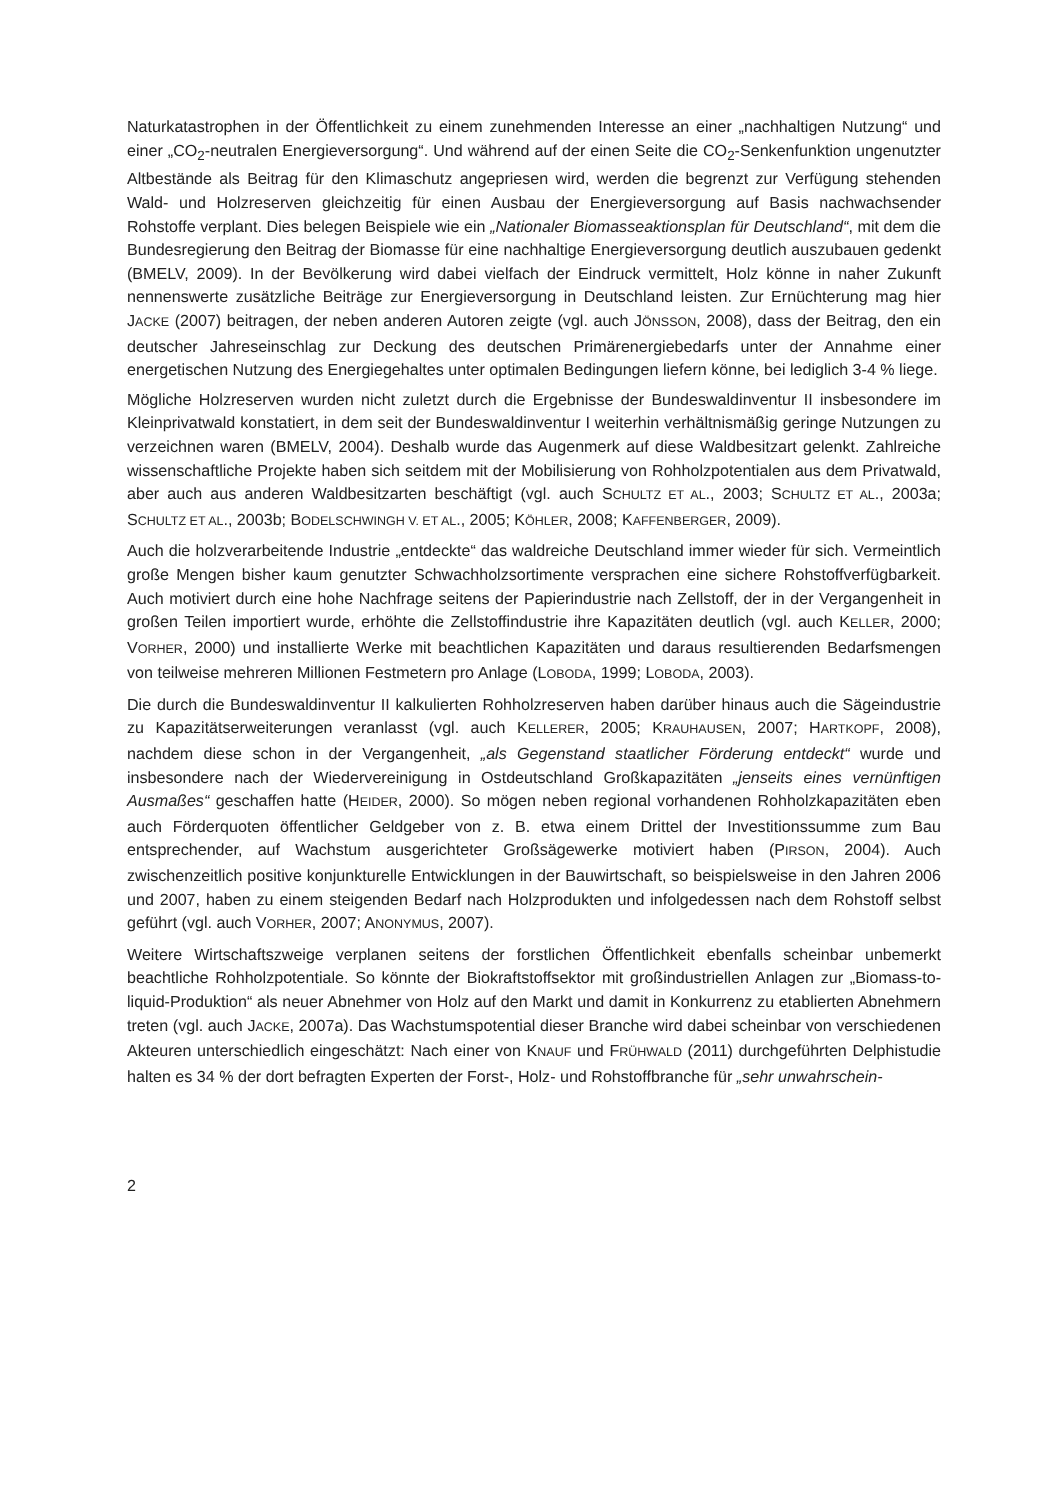Naturkatastrophen in der Öffentlichkeit zu einem zunehmenden Interesse an einer „nachhaltigen Nutzung“ und einer „CO<sub>2</sub>-neutralen Energieversorgung“. Und während auf der einen Seite die CO<sub>2</sub>-Senkenfunktion ungenutzter Altbestände als Beitrag für den Klimaschutz angepriesen wird, werden die begrenzt zur Verfügung stehenden Wald- und Holzreserven gleichzeitig für einen Ausbau der Energieversorgung auf Basis nachwachsender Rohstoffe verplant. Dies belegen Beispiele wie ein „Nationaler Biomasseaktionsplan für Deutschland“, mit dem die Bundesregierung den Beitrag der Biomasse für eine nachhaltige Energieversorgung deutlich auszubauen gedenkt (BMELV, 2009). In der Bevölkerung wird dabei vielfach der Eindruck vermittelt, Holz könne in naher Zukunft nennenswerte zusätzliche Beiträge zur Energieversorgung in Deutschland leisten. Zur Ernüchterung mag hier JACKE (2007) beitragen, der neben anderen Autoren zeigte (vgl. auch JÖNSSON, 2008), dass der Beitrag, den ein deutscher Jahreseinschlag zur Deckung des deutschen Primärenergiebedarfs unter der Annahme einer energetischen Nutzung des Energiegehaltes unter optimalen Bedingungen liefern könne, bei lediglich 3-4 % liege.
Mögliche Holzreserven wurden nicht zuletzt durch die Ergebnisse der Bundeswaldinventur II insbesondere im Kleinprivatwald konstatiert, in dem seit der Bundeswaldinventur I weiterhin verhältnismäßig geringe Nutzungen zu verzeichnen waren (BMELV, 2004). Deshalb wurde das Augenmerk auf diese Waldbesitzart gelenkt. Zahlreiche wissenschaftliche Projekte haben sich seitdem mit der Mobilisierung von Rohholzpotentialen aus dem Privatwald, aber auch aus anderen Waldbesitzarten beschäftigt (vgl. auch SCHULTZ ET AL., 2003; SCHULTZ ET AL., 2003a; SCHULTZ ET AL., 2003b; BODELSCHWINGH V. ET AL., 2005; KÖHLER, 2008; KAFFENBERGER, 2009).
Auch die holzverarbeitende Industrie „entdeckte“ das waldreiche Deutschland immer wieder für sich. Vermeintlich große Mengen bisher kaum genutzter Schwachholzsortimente versprachen eine sichere Rohstoffverfügbarkeit. Auch motiviert durch eine hohe Nachfrage seitens der Papierindustrie nach Zellstoff, der in der Vergangenheit in großen Teilen importiert wurde, erhöhte die Zellstoffindustrie ihre Kapazitäten deutlich (vgl. auch KELLER, 2000; VORHER, 2000) und installierte Werke mit beachtlichen Kapazitäten und daraus resultierenden Bedarfsmengen von teilweise mehreren Millionen Festmetern pro Anlage (LOBODA, 1999; LOBODA, 2003).
Die durch die Bundeswaldinventur II kalkulierten Rohholzreserven haben darüber hinaus auch die Sägeindustrie zu Kapazitätserweiterungen veranlasst (vgl. auch KELLERER, 2005; KRAUHAUSEN, 2007; HARTKOPF, 2008), nachdem diese schon in der Vergangenheit, „als Gegenstand staatlicher Förderung entdeckt“ wurde und insbesondere nach der Wiedervereinigung in Ostdeutschland Großkapazitäten „jenseits eines vernünftigen Ausmaßes“ geschaffen hatte (HEIDER, 2000). So mögen neben regional vorhandenen Rohholzkapazitäten eben auch Förderquoten öffentlicher Geldgeber von z. B. etwa einem Drittel der Investitionssumme zum Bau entsprechender, auf Wachstum ausgerichteter Großsägewerke motiviert haben (PIRSON, 2004). Auch zwischenzeitlich positive konjunkturelle Entwicklungen in der Bauwirtschaft, so beispielsweise in den Jahren 2006 und 2007, haben zu einem steigenden Bedarf nach Holzprodukten und infolgedessen nach dem Rohstoff selbst geführt (vgl. auch VORHER, 2007; ANONYMUS, 2007).
Weitere Wirtschaftszweige verplanen seitens der forstlichen Öffentlichkeit ebenfalls scheinbar unbemerkt beachtliche Rohholzpotentiale. So könnte der Biokraftstoffsektor mit großindustriellen Anlagen zur „Biomass-to-liquid-Produktion“ als neuer Abnehmer von Holz auf den Markt und damit in Konkurrenz zu etablierten Abnehmern treten (vgl. auch JACKE, 2007a). Das Wachstumspotential dieser Branche wird dabei scheinbar von verschiedenen Akteuren unterschiedlich eingeschätzt: Nach einer von KNAUF und FRÜHWALD (2011) durchgeführten Delphistudie halten es 34 % der dort befragten Experten der Forst-, Holz- und Rohstoffbranche für „sehr unwahrschein-
2